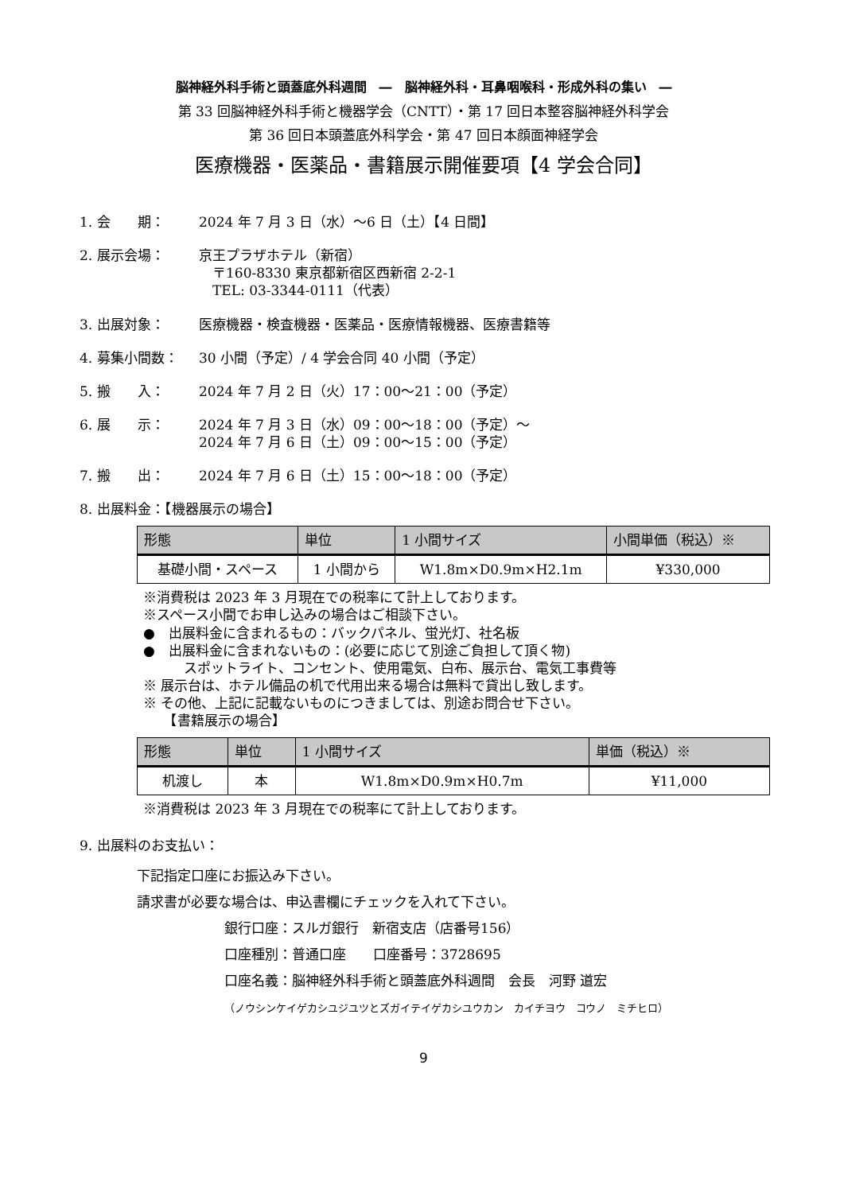脳神経外科手術と頭蓋底外科週間　―　脳神経外科・耳鼻咽喉科・形成外科の集い　―
第 33 回脳神経外科手術と機器学会（CNTT）・第 17 回日本整容脳神経外科学会
第 36 回日本頭蓋底外科学会・第 47 回日本顔面神経学会
医療機器・医薬品・書籍展示開催要項【4 学会合同】
1. 会　　期： 2024 年 7 月 3 日（水）～6 日（土）【4 日間】
2. 展示会場： 京王プラザホテル（新宿）
　〒160-8330 東京都新宿区西新宿 2-2-1
　TEL: 03-3344-0111（代表）
3. 出展対象： 医療機器・検査機器・医薬品・医療情報機器、医療書籍等
4. 募集小間数： 30 小間（予定）/ 4 学会合同 40 小間（予定）
5. 搬　　入： 2024 年 7 月 2 日（火）17：00～21：00（予定）
6. 展　　示： 2024 年 7 月 3 日（水）09：00～18：00（予定）～
2024 年 7 月 6 日（土）09：00～15：00（予定）
7. 搬　　出： 2024 年 7 月 6 日（土）15：00～18：00（予定）
8. 出展料金：【機器展示の場合】
| 形態 | 単位 | 1 小間サイズ | 小間単価（税込）※ |
| --- | --- | --- | --- |
| 基礎小間・スペース | 1 小間から | W1.8m×D0.9m×H2.1m | ¥330,000 |
※消費税は 2023 年 3 月現在での税率にて計上しております。
※スペース小間でお申し込みの場合はご相談下さい。
●　出展料金に含まれるもの：バックパネル、蛍光灯、社名板
●　出展料金に含まれないもの：(必要に応じて別途ご負担して頂く物)
　　　スポットライト、コンセント、使用電気、白布、展示台、電気工事費等
※ 展示台は、ホテル備品の机で代用出来る場合は無料で貸出し致します。
※ その他、上記に記載ないものにつきましては、別途お問合せ下さい。
　　【書籍展示の場合】
| 形態 | 単位 | 1 小間サイズ | 単価（税込）※ |
| --- | --- | --- | --- |
| 机渡し | 本 | W1.8m×D0.9m×H0.7m | ¥11,000 |
※消費税は 2023 年 3 月現在での税率にて計上しております。
9. 出展料のお支払い：
下記指定口座にお振込み下さい。
請求書が必要な場合は、申込書欄にチェックを入れて下さい。
銀行口座：スルガ銀行　新宿支店（店番号156）
口座種別：普通口座　　口座番号：3728695
口座名義：脳神経外科手術と頭蓋底外科週間　会長　河野 道宏
（ノウシンケイゲカシユジユツとズガイテイゲカシユウカン　カイチヨウ　コウノ　ミチヒロ）
9